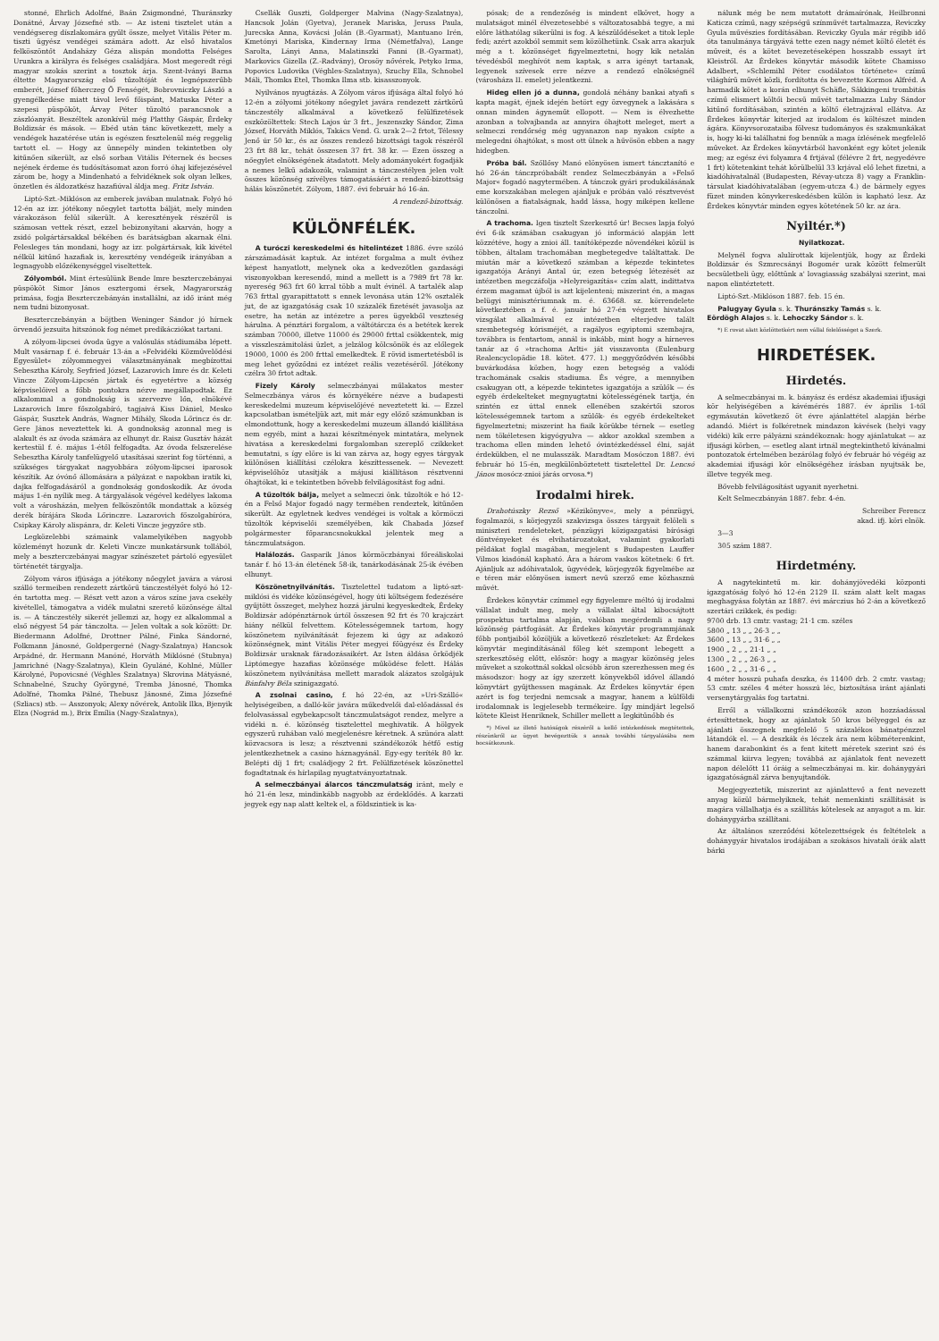stonné, Ehrlich Adolfné, Baán Zsigmondné, Thuránszky Donátné, Árvay Józsefné stb. — Az isteni tisztelet után a vendégsereg díszlakomára gyűlt össze, melyet Vitális Péter m. tiszti ügyész vendégei számára adott. Az első hivatalos felköszöntőt Andaházy Géza alispán mondotta Felséges Urunkra a királyra és felséges családjára. Most megeredt régi magyar szokás szerint a tosztok árja. Szent-Iványi Barna éltette Magyarország első tűzoltóját és legnépszerűbb emberét, József főherczeg Ő Fenségét, Bobrovniczky László a gyengélkedése miatt távol levő főispánt, Matuska Péter a szepesi püspököt, Árvay Péter tűzoltó parancsnok a zászlóanyát. Beszéltek azonkívül még Platthy Gáspár, Érdeky Boldizsár és mások. — Ebéd után tánc következett, mely a vendégek hazatérése után is egészen fesztelenül még reggelig tartott el. — Hogy az ünnepély minden tekintetben oly kitűnően sikerült, az első sorban Vitális Péternek és becses nejének érdeme és tudósításomat azon forró óhaj kifejezésével zárom be, hogy a Mindenható a felvidéknek sok olyan lelkes, önzetlen és áldozatkész hazafiúval áldja meg. Fritz István.
Liptó-Szt.-Miklóson az emberek javában mulatnak. Folyó hó 12-én az izr. jótékony nőegylet tartotta bálját, mely minden várakozáson felül sikerült. A keresztények részéről is számosan vettek részt, ezzel bebizonyítani akarván, hogy a zsidó polgártársakkal békében és barátságban akarnak élni. Felesleges tán mondani, hogy az izr. polgártársak, kik kivétel nélkül kitűnő hazafiak is, keresztény vendégeik irányában a legnagyobb előzékenységgel viseltettek.
Zólyomból. Mint értesülünk Bende Imre beszterczebányai püspököt Simor János esztergomi érsek, Magyarország primása, fogja Beszterczebányán installálni, az idő iránt még nem tudni bizonyosat.
Beszterczebányán a böjtben Weninger Sándor jó hírnek örvendő jezsuita hitszónok fog német predikácziókat tartani.
A zólyom-lipcsei óvoda ügye a valósulás stádiumába lépett. Mult vasárnap f. é. február 13-án a »Felvidéki Közművelődési Egyesület« zólyommegyei választmányának megbízottai Sebesztha Károly, Seyfried József, Lazarovich Imre és dr. Keleti Vincze Zólyom-Lipcsén jártak és egyetértve a község képviselőivel a főbb pontokra nézve megállapodtak. Ez alkalommal a gondnokság is szervezve lőn, elnökévé Lazarovich Imre főszolgabíró, tagjaivá Kiss Dániel, Mesko Gáspár, Susztek András, Wagner Mihály, Skoda Lőrincz és dr. Gere János neveztettek ki. A gondnokság azonnal meg is alakult és az óvoda számára az elhunyt dr. Raisz Gusztáv házát kertestül f. é. május 1-étől felfogadta. Az óvoda felszerelése Sebesztha Károly tanfelügyelő utasításai szerint fog történni, a szükséges tárgyakat nagyobbára zólyom-lipcsei iparosok készítik. Az óvónő állomására a pályázat e napokban iratik ki, dajka felfogadásáról a gondnokság gondoskodik. Az óvoda május 1-én nyílik meg. A tárgyalások végével kedélyes lakoma volt a városházán, melyen felköszöntők mondattak a község derék bírájára Skoda Lőrinczre. Lazarovich főszolgabíróra, Csipkay Károly alispánra, dr. Keleti Vincze jegyzőre stb.
Legközelebbi számaink valamelyikében nagyobb közleményt hozunk dr. Keleti Vincze munkatársunk tollából, mely a beszterczebányai magyar színészetet pártoló egyesület történetét tárgyalja.
Zólyom város ifjúsága a jótékony nőegylet javára a városi szálló termeiben rendezett zártkörű tánczestélyét folyó hó 12-én tartotta meg. — Részt vett azon a város színe java csekély kivétellel, támogatva a vidék mulatni szerető közönsége által is. — A tánczestély sikerét jellemzi az, hogy ez alkalommal a első négyest 54 pár tánczolta. — Jelen voltak a sok között: Dr. Biedermann Adolfné, Drottner Pálné, Finka Sándorné, Folkmann Jánosné, Goldpergerné (Nagy-Szalatnya) Hancsok Arpádné, dr. Hermann Manóné, Horváth Miklósné (Stubnya) Jamrichné (Nagy-Szalatnya), Klein Gyuláné, Kohlné, Müller Károlyné, Popovicsné (Véghles Szalatnya) Skrovina Mátyásné, Schnabelné, Szuchy Györgyné, Tremba Jánosné, Thomka Adolfné, Thomka Pálné, Thebusz Jánosné, Zima Józsefné (Szliacs) stb. — Asszonyok; Alexy nővérek, Antolik Ilka, Bjenyik Elza (Nográd m.), Brix Emília (Nagy-Szalatnya),
Csellák Guszti, Goldperger Malvina (Nagy-Szalatnya), Hancsok Jolán (Gyetva), Jeranek Mariska, Jeruss Paula, Jurecska Anna, Kovácsi Jolán (B.-Gyarmat), Mantuano Irén, Kmetónyi Mariska, Kindernay Irma (Németfalva), Lange Sarolta, Lányi Anna, Malatinszki Fanni (B.-Gyarmat), Markovics Gizella (Z.-Radvány), Orosöy nővérek, Petyko Irma, Popovics Ludovika (Véghles-Szalatnya), Szuchy Ella, Schnobel Máli, Thomka Etel, Thomka Ilma stb. kisasszonyok.
Nyilvános nyugtázás. A Zólyom város ifjúsága által folyó hó 12-én a zólyomi jótékony nőegylet javára rendezett zártkörű tánczestély alkalmával a következő felülfizetések eszközöltettek: Stech Lajos úr 3 frt., Jeszenszky Sándor, Zima József, Horváth Miklós, Takács Vend. G. urak 2—2 frtot, Télessy Jenő úr 50 kr., és az összes rendező bizottsági tagok részéről 23 frt 88 kr., tehát összesen 37 frt. 38 kr. — Ezen összeg a nőegylet elnökségének átadatott. Mely adományokért fogadják a nemes lelkű adakozók, valamint a tánczestélyen jelen volt összes közönség szívélyes támogatásáért a rendező-bizottság hálás köszönetét. Zólyom, 1887. évi február hó 16-án.
A rendező-bizottság.
KÜLÖNFÉLÉK.
A turóczi kereskedelmi és hitelintézet 1886. évre szóló zárszámadását kaptuk. Az intézet forgalma a mult évihez képest hanyatlott, melynek oka a kedvezőtlen gazdasági viszonyokban keresendő, mind a mellett is a 7989 frt 78 kr. nyereség 963 frt 60 krral több a mult évinél. A tartalék alap 763 frttal gyarapittatott s ennek levonása után 12% osztalék jut, de az igazgatóság csak 10 százalék fizetését javasolja az esetre, ha netán az intézetre a peres ügyekből veszteség hárulna. A pénztári forgalom, a váltótárcza és a betétek kerek számban 70000, illetve 11000 és 29000 frttal csökkentek, mig a visszleszámitolási üzlet, a jelzálog kölcsönök és az előlegek 19000, 1000 és 200 frttal emelkedtek. E rövid ismertetésből is meg lehet győződni ez intézet reális vezetéséről. Jótékony czélra 30 frtot adtak.
Fizely Károly selmeczbányai műlakatos mester Selmeczbánya város és környékére nézve a budapesti kereskedelmi muzeum képviselőjévé neveztetett ki. — Ezzel kapcsolatban ismételjük azt, mit már egy előző számunkban is elmondottunk, hogy a kereskedelmi muzeum állandó kiállítása nem egyéb, mint a hazai készítmények mintatára, melynek hivatása a kereskedelmi forgalomban szereplő czikkeket bemutatni, s így elöre is ki van zárva az, hogy egyes tárgyak különösen kiállítási czélokra készíttessenek. — Nevezett képviselőhöz utasítják a májusi kiállításon résztvenni óhajtókat, ki e tekintetben bővebb felvilágosítást fog adni.
A tűzoltók bálja, melyet a selmeczi önk. tűzoltók e hó 12-én a Felső Major fogadó nagy termében rendeztek, kitűnően sikerült. Az egyletnek kedves vendégei is voltak a körmöczi tűzoltók képviselői személyében, kik Chabada József polgármester főparancsnokukkal jelentek meg a tánczmulatságon.
Halálozás. Gasparik János körmöczbányai főreáliskolai tanár f. hó 13-án életének 58-ik, tanárkodásának 25-ik évében elhunyt.
Köszönetnyilvánítás. Tisztelettel tudatom a liptó-szt-miklósi és vidéke közönségével, hogy úti költségem fedezésére gyűjtött összeget, melyhez hozzá járulni kegyeskedtek, Érdeky Boldizsár adópénztárnok úrtól összesen 92 frt és 70 krajczárt hiány nélkül felvettem. Kötelességemnek tartom, hogy köszönetem nyilvánítását fejezem ki úgy az adakozó közönségnek, mint Vitális Péter megyei főügyész és Érdeky Boldizsár uraknak fáradozásaikért. Az Isten áldása örködjék Liptómegye hazafias közönsége működése felett. Hálás köszönetem nyilvánítása mellett maradok alázatos szolgájuk Bánfalvy Béla szinigazgató.
A zsolnai casino, f. hó 22-én, az »Uri-Szálló« helyiségeiben, a dalló-kör javára műkedvelői dal-előadással és felolvasással egybekapcsolt tánczmulatságot rendez, melyre a vidéki n. é. közönség tisztelettel meghivatik. A hölgyek egyszerű ruhában való megjelenésre kéretnek. A szünóra alatt közvacsora is lesz; a résztvenni szándékozók hétfő estig jelentkezhetnek a casino háznagyánál. Egy-egy teríték 80 kr. Belépti díj 1 frt; családjegy 2 frt. Felülfizetések köszönettel fogadtatnak és hírlapilag nyugtatványoztatnak.
A selmeczbányai álarcos tánczmulatság iránt, mely e hó 21-én lesz, mindinkább nagyobb az érdeklődés. A karzati jegyek egy nap alatt keltek el, a földszintiek is ka-
pósak; de a rendezőség is mindent elkövet, hogy a mulatságot minél élvezetesebbé s változatosabbá tegye, a mi előre láthatólag sikerülni is fog. A készülődéseket a titok leple fedi; azért azokból semmit sem közölhetünk. Csak arra akarjuk még a t. közönséget figyelmeztetni, hogy kik netalán tévedésből meghívót nem kaptak, s arra igényt tartanak, legyenek szívesek erre nézve a rendező elnökségnél (városháza II. emelet) jelentkezni.
Hideg ellen jó a dunna, gondolá néhány bankai atyafi s kapta magát, éjnek idején betört egy özvegynek a lakására s onnan minden ágyneműt ellopott. — Nem is élvezhette azonban a tolvajbanda az annyira óhajtott meleget, mert a selmeczi rendőrség még ugyanazon nap nyakon csípte a melegedni óhajtókat, s most ott ülnek a hűvösön ebben a nagy hidegben.
Próba bál. Szőllősy Manó elönyösen ismert tánczta­nító e hó 26-án tánczpróbabált rendez Selmeczbányán a »Felső Major« fogadó nagytermében. A tánczok gyári produkálásának eme korszakában melegen ajánljuk e próbán való résztvevést különösen a fiatalságnak, hadd lássa, hogy miképen kellene tánczolni.
A trachoma. Igen tisztelt Szerkesztő úr! Becses lapja folyó évi 6-ik számában csakugyan jó információ alapján lett közzétéve, hogy a znioi áll. tanítóképezde növendékei közül is többen, általam trachomában megbetegedve találtattak. De miután már a következő számban a képezde tekintetes igazgatója Arányi Antal úr, ezen betegség létezését az intézetben megczáfolja »Helyreigazítás« czím alatt, indittatva érzem magamat újból is azt kijelenteni; miszerint én, a magas belügyi minisztériumnak m. é. 63668. sz. körrendelete következtében a f. é. január hó 27-én végzett hivatalos vizsgálat alkalmával ez intézetben elterjedve talált szembetegség kórisméjét, a ragályos egyiptomi szembajra, továbbra is fentartom, annál is inkább, mint hogy a hírneves tanár az ő »trachoma Arlti« ját visszavonta (Eulenburg Realencyclopädie 18. kötet. 477. l.) meggyőződvén későbbi buvárkodása közben, hogy ezen betegség a valódi trachomának csakis stadiuma. És végre, a mennyiben csakugyan ott, a képezde tekintetes igazgatója a szülők — és egyéb érdekelteket megnyugtatni kötelességének tartja, én szintén ez úttal ennek ellenében szakértői szoros kötelességemnek tartom a szülők- és egyéb érdekelteket figyelmeztetni; miszerint ha fiaik körükbe térnek — esetleg nem tökéletesen kigyógyulva — akkor azokkal szemben a trachoma ellen minden lehető óvintézkedéssel élni, saját érdekükben, el ne mulasszák. Maradtam Mosóczon 1887. évi február hó 15-én, megkülönböztetett tisztelettel Dr. Lencsó János mosócz-znioi járás orvosa.*)
Irodalmi hirek.
Drahotúszky Rezső »Kézikönyve«, mely a pénzügyi, fogalmazói, s körjegyzői szakvizsga összes tárgyait felöleli s miniszteri rendeleteket, pénzügyi közigazgatási bírósági döntvényeket és elvihatározatokat, valamint gyakorlati példákat foglal magában, megjelent s Budapesten Lauffer Vilmos kiadónál kapható. Ára a három vaskos kötetnek: 6 frt. Ajánljuk az adóhivatalok, ügyvédek, körjegyzők figyelmébe az e téren már előnyösen ismert nevű szerző eme közhasznú művét.
Érdekes könyvtár czímmel egy figyelemre méltó új irodalmi vállalat indult meg, mely a vállalat által kibocsájtott prospektus tartalma alapján, valóban megérdemli a nagy közönség pártfogását. Az Érdekes könyvtár programmjának főbb pontjaiból közöljük a következő részleteket: Az Érdekes könyvtár megindításánál főleg két szempont lebegett a szerkesztőség előtt, először: hogy a magyar közönség jeles műveket a szokottnál sokkal olcsóbb áron szerezhessen meg és másodszor: hogy az így szerzett könyvekből idővel állandó könyvtárt gyűjthessen magának. Az Érdekes könyvtár épen azért is fog terjedni nemcsak a magyar, hanem a külföldi irodalomnak is legjelesebb termékeire. Így mindjárt legelső kötete Kleist Henriknek, Schiller mellett a legkitűnőbb és
*) Mivel az illető hatóságok részéről a kellő intézkedések megtétettek, részünkről az ügyet bevégezttük s annak további tárgyalásába nem bocsátkozunk.
nálunk még be nem mutatott drámaírónak, Heilbronni Katicza czímű, nagy szépségű színművét tartalmazza, Reviczky Gyula művészies fordításában. Reviczky Gyula már régibb idő óta tanulmánya tárgyává tette ezen nagy német költő életét és műveit, és a kötet bevezetéseképen hosszabb essayt írt Kleistről. Az Érdekes könyvtár második kötete Chamisso Adalbert, »Schlemihl Péter csodálatos története« czímű világhírű művét közli, fordította és bevezette Kormos Alfréd. A harmadik kötet a korán elhunyt Schäfle, Säkkingeni trombitás czímű elismert költői becsű művét tartalmazza Luby Sándor kitűnő fordításában, szintén a költő életrajzával ellátva. Az Érdekes könyvtár kiterjed az irodalom és költészet minden ágára. Könyvsorozataiba fölvesz tudományos és szakmunkákat is, hogy ki-ki találhatni fog bennük a maga ízlésének megfelelő műveket. Az Érdekes könyvtárból havonként egy kötet jelenik meg; az egész évi folyamra 4 frtjával (félévre 2 frt, negyedévre 1 frt) kötetenkint tehát körülbelül 33 krjával elő lehet fizetni, a kiadóhivatalnál (Budapesten, Révay-utcza 8) vagy a Franklin-társulat kiadóhivatalában (egyem-utcza 4.) de bármely egyes füzet minden könyvkereskedésben külön is kapható lesz. Az Érdekes könyvtár minden egyes kötetének 50 kr. az ára.
Nyiltér.*)
Nyilatkozat.
Melynél fogva alulírottak kijelentjük, hogy az Érdeki Boldizsár és Szmrecsányi Bogomér urak között felmerült becsületbeli ügy, előttünk a' lovagiasság szabályai szerint, mai napon elintéztetett.
Liptó-Szt.-Miklóson 1887. feb. 15 én.
Palugyay Gyula s. k. Thuránszky Tamás s. k.
Eördögh Alajos s. k. Lehoczky Sándor s. k.
*) E rovat alatt közlöttetkért nem vállal felelősséget a Szerk.
HIRDETÉSEK.
Hirdetés.
A selmeczbányai m. k. bányász és erdész akademiai ifjusági kör helyiségében a kávémérés 1887. év április 1-től egymásután következő öt évre ajánlattétel alapján bérbe adandó. Miért is folkéretnek mindazon kávések (helyi vagy vidéki) kik erre pályázni szándékoznak: hogy ajánlatukat — az ifjusági körben, — esetleg alant irtnál megtekinthető kívánalmi pontozatok értelmében bezárólag folyó év február hó végéig az akademiai ifjusági kör elnökségéhez írásban nyujtsák be, illetve tegyék meg.
Bővebb felvilágosítást ugyanit nyerhetni.
Kelt Selmeczbányán 1887. febr. 4-én.
Schreiber Ferencz
akad. ifj. köri elnök.
3—3
305 szám 1887.
Hirdetmény.
A nagytekintetű m. kir. dohányjövedéki központi igazgatóság folyó hó 12-én 2129 II. szám alatt kelt magas meghagyása folytán az 1887. évi márczius hó 2-án a következő szertári czikkek, és pedig:
9700 drb. 13 cmtr. vastag; 21·1 cm. széles
5800 „ 13 „ „ 26·3 „ „
3600 „ 13 „ „ 31·6 „ „
1900 „ 2 „ „ 21·1 „ „
1300 „ 2 „ „ 26·3 „ „
1600 „ 2 „ „ 31·6 „ „
4 méter hosszú puhafa deszka, és 11400 drb. 2 cmtr. vastag; 53 cmtr. széles 4 méter hosszú léc, biztosítása iránt ajánlati versenytárgyalás fog tartatni.
Erről a vállalkozni szándékozók azon hozzáadással értesíttetnek, hogy az ajánlatok 50 kros bélyeggel és az ajánlati összegnek megfelelő 5 százalékos bánatpénzzel látandók el. — A deszkák és léczek ára nem köbméterenkint, hanem darabonkint és a fent kitett méretek szerint szó és számmal kiirva legyen; továbbá az ajánlatok fent nevezett napon délelőtt 11 óráig a selmeczbányai m. kir. dohánygyári igazgatóságnál zárva benyujtandók.
Megjegyeztetik, miszerint az ajánlattevő a fent nevezett anyag közül bármelyiknek, tehát nemenkinti szállítását is magára vállalhatja és a szállítás kötelesek az anyagot a m. kir. dohánygyárba szállítani.
Az általános szerződési kötelezettségek és feltételek a dohánygyár hivatalos irodájában a szokásos hivatali órák alatt bárki